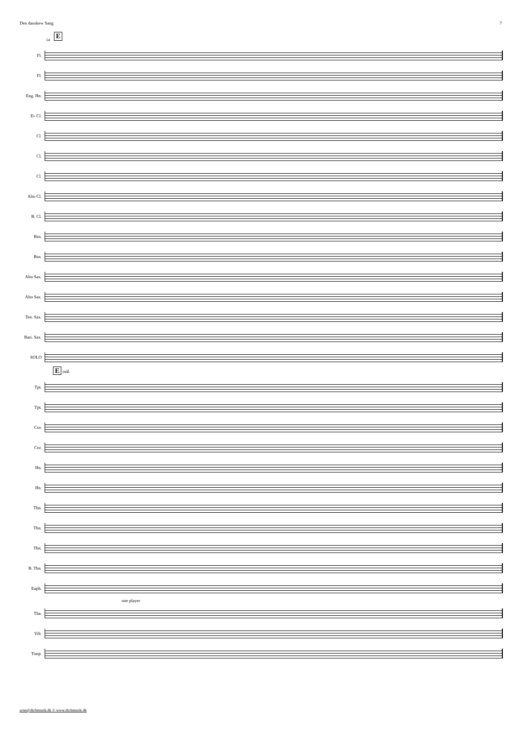Den danskew Sang 7
E
54
Fl.
Fl.
Eng. Hn.
E♭ Cl.
Cl.
Cl.
Cl.
Alto Cl.
B. Cl.
Bsn.
Bsn.
Alto Sax.
Alto Sax.
Ten. Sax.
Bari. Sax.
SOLO
E mål.
Tpt.
Tpt.
Cor.
Cor.
Hn.
Hn.
Tbn.
Tbn.
Tbn.
B. Tbn.
Euph.
one player
Tba.
Vib.
Timp.
arne@dichmusik.dk © www.dichmusik.dk